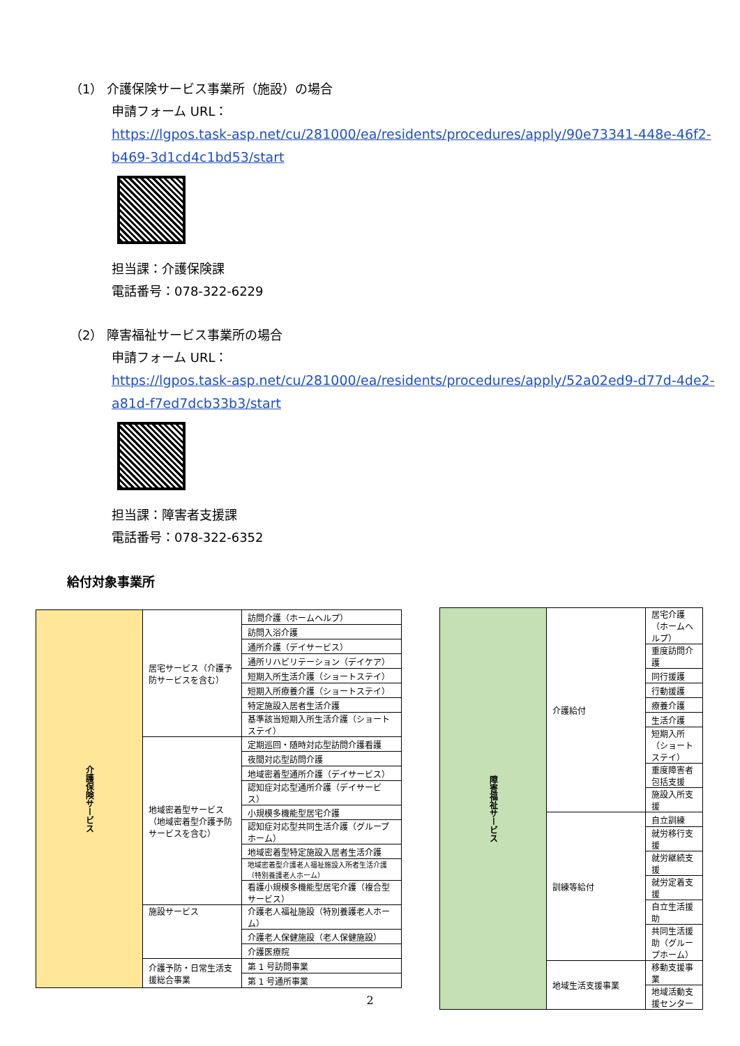（1） 介護保険サービス事業所（施設）の場合
申請フォーム URL：
https://lgpos.task-asp.net/cu/281000/ea/residents/procedures/apply/90e73341-448e-46f2-b469-3d1cd4c1bd53/start
担当課：介護保険課
電話番号：078-322-6229
（2） 障害福祉サービス事業所の場合
申請フォーム URL：
https://lgpos.task-asp.net/cu/281000/ea/residents/procedures/apply/52a02ed9-d77d-4de2-a81d-f7ed7dcb33b3/start
担当課：障害者支援課
電話番号：078-322-6352
給付対象事業所
| 介護保険サービス | 居宅サービス（介護予防サービスを含む） | 訪問介護（ホームヘルプ） |
| | | 訪問入浴介護 |
| | | 通所介護（デイサービス） |
| | | 通所リハビリテーション（デイケア） |
| | | 短期入所生活介護（ショートステイ） |
| | | 短期入所療養介護（ショートステイ） |
| | | 特定施設入居者生活介護 |
| | | 基準該当短期入所生活介護（ショートステイ） |
| | 地域密着型サービス（地域密着型介護予防サービスを含む） | 定期巡回・随時対応型訪問介護看護 |
| | | 夜間対応型訪問介護 |
| | | 地域密着型通所介護（デイサービス） |
| | | 認知症対応型通所介護（デイサービス） |
| | | 小規模多機能型居宅介護 |
| | | 認知症対応型共同生活介護（グループホーム） |
| | | 地域密着型特定施設入居者生活介護 |
| | | 地域密着型介護老人福祉施設入所者生活介護（特別養護老人ホーム） |
| | | 看護小規模多機能型居宅介護（複合型サービス） |
| | 施設サービス | 介護老人福祉施設（特別養護老人ホーム） |
| | | 介護老人保健施設（老人保健施設） |
| | | 介護医療院 |
| | 介護予防・日常生活支援総合事業 | 第 1 号訪問事業 |
| | | 第 1 号通所事業 |
| 障害福祉サービス | 介護給付 | 居宅介護（ホームヘルプ） |
| | | 重度訪問介護 |
| | | 同行援護 |
| | | 行動援護 |
| | | 療養介護 |
| | | 生活介護 |
| | | 短期入所（ショートステイ） |
| | | 重度障害者包括支援 |
| | | 施設入所支援 |
| | 訓練等給付 | 自立訓練 |
| | | 就労移行支援 |
| | | 就労継続支援 |
| | | 就労定着支援 |
| | | 自立生活援助 |
| | | 共同生活援助（グループホーム） |
| | 地域生活支援事業 | 移動支援事業 |
| | | 地域活動支援センター |
2